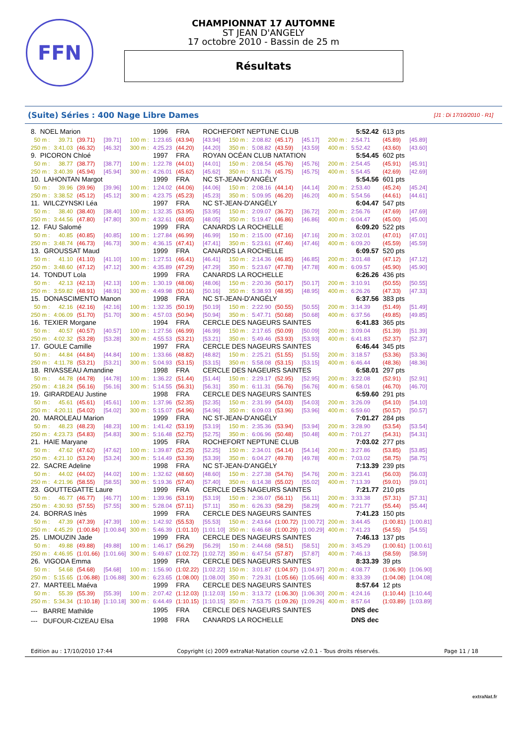FFN
CHAMPIONNAT 17 AUTOMNE
ST JEAN D'ANGELY
17 octobre 2010 - Bassin de 25 m
Résultats
(Suite) Séries : 400 Nage Libre Dames [J1 : Di 17/10/2010 - R1]
| 8. NOEL Marion | | | | | 1996 | FRA | ROCHEFORT NEPTUNE CLUB | | | | | | 5:52.42 | 613 pts | |
| 50 m : | 39.71 | (39.71) | [39.71] | 100 m : | 1:23.65 | (43.94) | [43.94] | 150 m : | 2:08.82 | (45.17) | [45.17] | 200 m : | 2:54.71 | (45.89) | [45.89] |
| 250 m : | 3:41.03 | (46.32) | [46.32] | 300 m : | 4:25.23 | (44.20) | [44.20] | 350 m : | 5:08.82 | (43.59) | [43.59] | 400 m : | 5:52.42 | (43.60) | [43.60] |
| 9. PICORON Chloé | | | | | 1997 | FRA | ROYAN OCÉAN CLUB NATATION | | | | | | 5:54.45 | 602 pts | |
| 50 m : | 38.77 | (38.77) | [38.77] | 100 m : | 1:22.78 | (44.01) | [44.01] | 150 m : | 2:08.54 | (45.76) | [45.76] | 200 m : | 2:54.45 | (45.91) | [45.91] |
| 250 m : | 3:40.39 | (45.94) | [45.94] | 300 m : | 4:26.01 | (45.62) | [45.62] | 350 m : | 5:11.76 | (45.75) | [45.75] | 400 m : | 5:54.45 | (42.69) | [42.69] |
| 10. LAHONTAN Margot | | | | | 1999 | FRA | NC ST-JEAN-D'ANGÉLY | | | | | | 5:54.56 | 601 pts | |
| 50 m : | 39.96 | (39.96) | [39.96] | 100 m : | 1:24.02 | (44.06) | [44.06] | 150 m : | 2:08.16 | (44.14) | [44.14] | 200 m : | 2:53.40 | (45.24) | [45.24] |
| 250 m : | 3:38.52 | (45.12) | [45.12] | 300 m : | 4:23.75 | (45.23) | [45.23] | 350 m : | 5:09.95 | (46.20) | [46.20] | 400 m : | 5:54.56 | (44.61) | [44.61] |
| 11. WILCZYNSKI Léa | | | | | 1997 | FRA | NC ST-JEAN-D'ANGÉLY | | | | | | 6:04.47 | 547 pts | |
| 50 m : | 38.40 | (38.40) | [38.40] | 100 m : | 1:32.35 | (53.95) | [53.95] | 150 m : | 2:09.07 | (36.72) | [36.72] | 200 m : | 2:56.76 | (47.69) | [47.69] |
| 250 m : | 3:44.56 | (47.80) | [47.80] | 300 m : | 4:32.61 | (48.05) | [48.05] | 350 m : | 5:19.47 | (46.86) | [46.86] | 400 m : | 6:04.47 | (45.00) | [45.00] |
| 12. FAU Salomé | | | | | 1999 | FRA | CANARDS LA ROCHELLE | | | | | | 6:09.20 | 522 pts | |
| 50 m : | 40.85 | (40.85) | [40.85] | 100 m : | 1:27.84 | (46.99) | [46.99] | 150 m : | 2:15.00 | (47.16) | [47.16] | 200 m : | 3:02.01 | (47.01) | [47.01] |
| 250 m : | 3:48.74 | (46.73) | [46.73] | 300 m : | 4:36.15 | (47.41) | [47.41] | 350 m : | 5:23.61 | (47.46) | [47.46] | 400 m : | 6:09.20 | (45.59) | [45.59] |
| 13. GROUSSAT Maud | | | | | 1999 | FRA | CANARDS LA ROCHELLE | | | | | | 6:09.57 | 520 pts | |
| 50 m : | 41.10 | (41.10) | [41.10] | 100 m : | 1:27.51 | (46.41) | [46.41] | 150 m : | 2:14.36 | (46.85) | [46.85] | 200 m : | 3:01.48 | (47.12) | [47.12] |
| 250 m : | 3:48.60 | (47.12) | [47.12] | 300 m : | 4:35.89 | (47.29) | [47.29] | 350 m : | 5:23.67 | (47.78) | [47.78] | 400 m : | 6:09.57 | (45.90) | [45.90] |
| 14. TONDUT Lola | | | | | 1999 | FRA | CANARDS LA ROCHELLE | | | | | | 6:26.26 | 436 pts | |
| 50 m : | 42.13 | (42.13) | [42.13] | 100 m : | 1:30.19 | (48.06) | [48.06] | 150 m : | 2:20.36 | (50.17) | [50.17] | 200 m : | 3:10.91 | (50.55) | [50.55] |
| 250 m : | 3:59.82 | (48.91) | [48.91] | 300 m : | 4:49.98 | (50.16) | [50.16] | 350 m : | 5:38.93 | (48.95) | [48.95] | 400 m : | 6:26.26 | (47.33) | [47.33] |
| 15. DONASCIMENTO Manon | | | | | 1998 | FRA | NC ST-JEAN-D'ANGÉLY | | | | | | 6:37.56 | 383 pts | |
| 50 m : | 42.16 | (42.16) | [42.16] | 100 m : | 1:32.35 | (50.19) | [50.19] | 150 m : | 2:22.90 | (50.55) | [50.55] | 200 m : | 3:14.39 | (51.49) | [51.49] |
| 250 m : | 4:06.09 | (51.70) | [51.70] | 300 m : | 4:57.03 | (50.94) | [50.94] | 350 m : | 5:47.71 | (50.68) | [50.68] | 400 m : | 6:37.56 | (49.85) | [49.85] |
| 16. TEXIER Morgane | | | | | 1994 | FRA | CERCLE DES NAGEURS SAINTES | | | | | | 6:41.83 | 365 pts | |
| 50 m : | 40.57 | (40.57) | [40.57] | 100 m : | 1:27.56 | (46.99) | [46.99] | 150 m : | 2:17.65 | (50.09) | [50.09] | 200 m : | 3:09.04 | (51.39) | [51.39] |
| 250 m : | 4:02.32 | (53.28) | [53.28] | 300 m : | 4:55.53 | (53.21) | [53.21] | 350 m : | 5:49.46 | (53.93) | [53.93] | 400 m : | 6:41.83 | (52.37) | [52.37] |
| 17. GOULE Camille | | | | | 1997 | FRA | CERCLE DES NAGEURS SAINTES | | | | | | 6:46.44 | 345 pts | |
| 50 m : | 44.84 | (44.84) | [44.84] | 100 m : | 1:33.66 | (48.82) | [48.82] | 150 m : | 2:25.21 | (51.55) | [51.55] | 200 m : | 3:18.57 | (53.36) | [53.36] |
| 250 m : | 4:11.78 | (53.21) | [53.21] | 300 m : | 5:04.93 | (53.15) | [53.15] | 350 m : | 5:58.08 | (53.15) | [53.15] | 400 m : | 6:46.44 | (48.36) | [48.36] |
| 18. RIVASSEAU Amandine | | | | | 1998 | FRA | CERCLE DES NAGEURS SAINTES | | | | | | 6:58.01 | 297 pts | |
| 50 m : | 44.78 | (44.78) | [44.78] | 100 m : | 1:36.22 | (51.44) | [51.44] | 150 m : | 2:29.17 | (52.95) | [52.95] | 200 m : | 3:22.08 | (52.91) | [52.91] |
| 250 m : | 4:18.24 | (56.16) | [56.16] | 300 m : | 5:14.55 | (56.31) | [56.31] | 350 m : | 6:11.31 | (56.76) | [56.76] | 400 m : | 6:58.01 | (46.70) | [46.70] |
| 19. GIRARDEAU Justine | | | | | 1998 | FRA | CERCLE DES NAGEURS SAINTES | | | | | | 6:59.60 | 291 pts | |
| 50 m : | 45.61 | (45.61) | [45.61] | 100 m : | 1:37.96 | (52.35) | [52.35] | 150 m : | 2:31.99 | (54.03) | [54.03] | 200 m : | 3:26.09 | (54.10) | [54.10] |
| 250 m : | 4:20.11 | (54.02) | [54.02] | 300 m : | 5:15.07 | (54.96) | [54.96] | 350 m : | 6:09.03 | (53.96) | [53.96] | 400 m : | 6:59.60 | (50.57) | [50.57] |
| 20. MAROLEAU Marion | | | | | 1999 | FRA | NC ST-JEAN-D'ANGÉLY | | | | | | 7:01.27 | 284 pts | |
| 50 m : | 48.23 | (48.23) | [48.23] | 100 m : | 1:41.42 | (53.19) | [53.19] | 150 m : | 2:35.36 | (53.94) | [53.94] | 200 m : | 3:28.90 | (53.54) | [53.54] |
| 250 m : | 4:23.73 | (54.83) | [54.83] | 300 m : | 5:16.48 | (52.75) | [52.75] | 350 m : | 6:06.96 | (50.48) | [50.48] | 400 m : | 7:01.27 | (54.31) | [54.31] |
| 21. HAIE Maryane | | | | | 1995 | FRA | ROCHEFORT NEPTUNE CLUB | | | | | | 7:03.02 | 277 pts | |
| 50 m : | 47.62 | (47.62) | [47.62] | 100 m : | 1:39.87 | (52.25) | [52.25] | 150 m : | 2:34.01 | (54.14) | [54.14] | 200 m : | 3:27.86 | (53.85) | [53.85] |
| 250 m : | 4:21.10 | (53.24) | [53.24] | 300 m : | 5:14.49 | (53.39) | [53.39] | 350 m : | 6:04.27 | (49.78) | [49.78] | 400 m : | 7:03.02 | (58.75) | [58.75] |
| 22. SACRE Adeline | | | | | 1998 | FRA | NC ST-JEAN-D'ANGÉLY | | | | | | 7:13.39 | 239 pts | |
| 50 m : | 44.02 | (44.02) | [44.02] | 100 m : | 1:32.62 | (48.60) | [48.60] | 150 m : | 2:27.38 | (54.76) | [54.76] | 200 m : | 3:23.41 | (56.03) | [56.03] |
| 250 m : | 4:21.96 | (58.55) | [58.55] | 300 m : | 5:19.36 | (57.40) | [57.40] | 350 m : | 6:14.38 | (55.02) | [55.02] | 400 m : | 7:13.39 | (59.01) | [59.01] |
| 23. GOUTTEGATTE Laure | | | | | 1999 | FRA | CERCLE DES NAGEURS SAINTES | | | | | | 7:21.77 | 210 pts | |
| 50 m : | 46.77 | (46.77) | [46.77] | 100 m : | 1:39.96 | (53.19) | [53.19] | 150 m : | 2:36.07 | (56.11) | [56.11] | 200 m : | 3:33.38 | (57.31) | [57.31] |
| 250 m : | 4:30.93 | (57.55) | [57.55] | 300 m : | 5:28.04 | (57.11) | [57.11] | 350 m : | 6:26.33 | (58.29) | [58.29] | 400 m : | 7:21.77 | (55.44) | [55.44] |
| 24. BORRAS Inès | | | | | 1999 | FRA | CERCLE DES NAGEURS SAINTES | | | | | | 7:41.23 | 150 pts | |
| 50 m : | 47.39 | (47.39) | [47.39] | 100 m : | 1:42.92 | (55.53) | [55.53] | 150 m : | 2:43.64 | (1:00.72) | [1:00.72] | 200 m : | 3:44.45 | (1:00.81) | [1:00.81] |
| 250 m : | 4:45.29 | (1:00.84) | [1:00.84] | 300 m : | 5:46.39 | (1:01.10) | [1:01.10] | 350 m : | 6:46.68 | (1:00.29) | [1:00.29] | 400 m : | 7:41.23 | (54.55) | [54.55] |
| 25. LIMOUZIN Jade | | | | | 1999 | FRA | CERCLE DES NAGEURS SAINTES | | | | | | 7:46.13 | 137 pts | |
| 50 m : | 49.88 | (49.88) | [49.88] | 100 m : | 1:46.17 | (56.29) | [56.29] | 150 m : | 2:44.68 | (58.51) | [58.51] | 200 m : | 3:45.29 | (1:00.61) | [1:00.61] |
| 250 m : | 4:46.95 | (1:01.66) | [1:01.66] | 300 m : | 5:49.67 | (1:02.72) | [1:02.72] | 350 m : | 6:47.54 | (57.87) | [57.87] | 400 m : | 7:46.13 | (58.59) | [58.59] |
| 26. VIGODA Emma | | | | | 1999 | FRA | CERCLE DES NAGEURS SAINTES | | | | | | 8:33.39 | 39 pts | |
| 50 m : | 54.68 | (54.68) | [54.68] | 100 m : | 1:56.90 | (1:02.22) | [1:02.22] | 150 m : | 3:01.87 | (1:04.97) | [1:04.97] | 200 m : | 4:08.77 | (1:06.90) | [1:06.90] |
| 250 m : | 5:15.65 | (1:06.88) | [1:06.88] | 300 m : | 6:23.65 | (1:08.00) | [1:08.00] | 350 m : | 7:29.31 | (1:05.66) | [1:05.66] | 400 m : | 8:33.39 | (1:04.08) | [1:04.08] |
| 27. MARTEEL Maéva | | | | | 1999 | FRA | CERCLE DES NAGEURS SAINTES | | | | | | 8:57.64 | 12 pts | |
| 50 m : | 55.39 | (55.39) | [55.39] | 100 m : | 2:07.42 | (1:12.03) | [1:12.03] | 150 m : | 3:13.72 | (1:06.30) | [1:06.30] | 200 m : | 4:24.16 | (1:10.44) | [1:10.44] |
| 250 m : | 5:34.34 | (1:10.18) | [1:10.18] | 300 m : | 6:44.49 | (1:10.15) | [1:10.15] | 350 m : | 7:53.75 | (1:09.26) | [1:09.26] | 400 m : | 8:57.64 | (1:03.89) | [1:03.89] |
| --- BARRE Mathilde | | | | | 1995 | FRA | CERCLE DES NAGEURS SAINTES | | | | | | DNS dec | | |
| --- DUFOUR-CIZEAU Elsa | | | | | 1998 | FRA | CANARDS LA ROCHELLE | | | | | | DNS dec | | |
Edition au : 17/10/2010 17:44 Copyright (c) 2009 extraNat-Natation course v2.0.1 - Tous droits réservés. Page 11 / 18
extraNat.fr